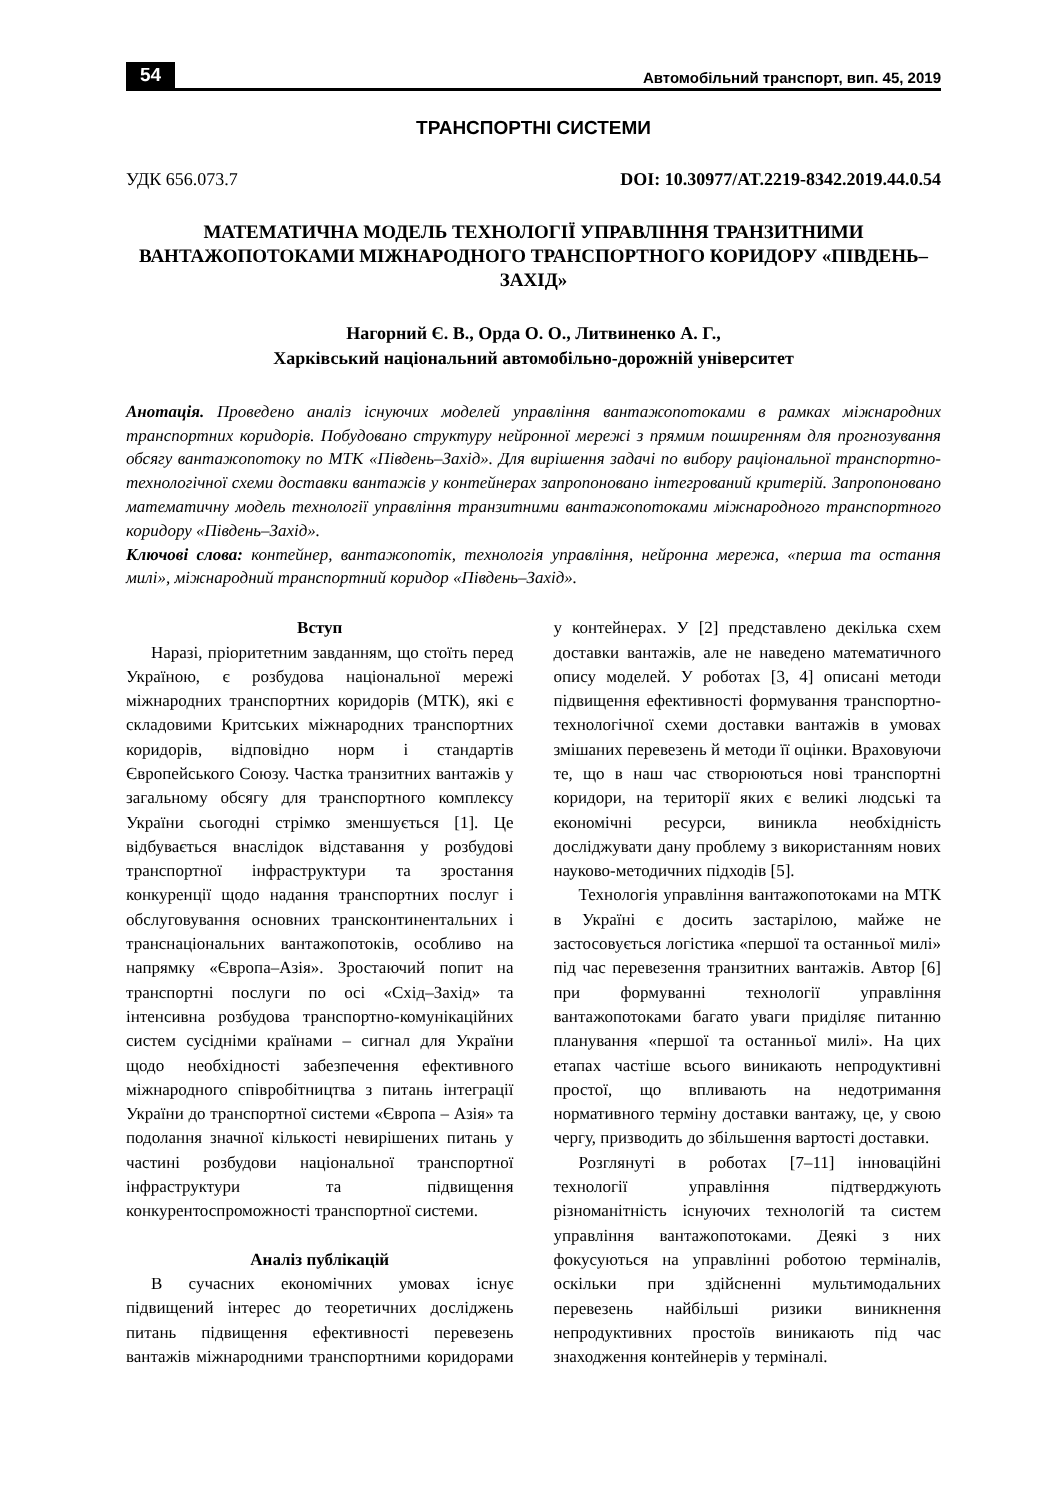54 Автомобільний транспорт, вип. 45, 2019
ТРАНСПОРТНІ СИСТЕМИ
УДК 656.073.7 DOI: 10.30977/AT.2219-8342.2019.44.0.54
МАТЕМАТИЧНА МОДЕЛЬ ТЕХНОЛОГІЇ УПРАВЛІННЯ ТРАНЗИТНИМИ ВАНТАЖОПОТОКАМИ МІЖНАРОДНОГО ТРАНСПОРТНОГО КОРИДОРУ «ПІВДЕНЬ–ЗАХІД»
Нагорний Є. В., Орда О. О., Литвиненко А. Г.,
Харківський національний автомобільно-дорожній університет
Анотація. Проведено аналіз існуючих моделей управління вантажопотоками в рамках міжнародних транспортних коридорів. Побудовано структуру нейронної мережі з прямим поширенням для прогнозування обсягу вантажопотоку по МТК «Південь–Захід». Для вирішення задачі по вибору раціональної транспортно-технологічної схеми доставки вантажів у контейнерах запропоновано інтегрований критерій. Запропоновано математичну модель технології управління транзитними вантажопотоками міжнародного транспортного коридору «Південь–Захід».
Ключові слова: контейнер, вантажопотік, технологія управління, нейронна мережа, «перша та остання милі», міжнародний транспортний коридор «Південь–Захід».
Вступ
Наразі, пріоритетним завданням, що стоїть перед Україною, є розбудова національної мережі міжнародних транспортних коридорів (МТК), які є складовими Критських міжнародних транспортних коридорів, відповідно норм і стандартів Європейського Союзу. Частка транзитних вантажів у загальному обсягу для транспортного комплексу України сьогодні стрімко зменшується [1]. Це відбувається внаслідок відставання у розбудові транспортної інфраструктури та зростання конкуренції щодо надання транспортних послуг і обслуговування основних трансконтинентальних і транснаціональних вантажопотоків, особливо на напрямку «Європа–Азія». Зростаючий попит на транспортні послуги по осі «Схід–Захід» та інтенсивна розбудова транспортно-комунікаційних систем сусідніми країнами – сигнал для України щодо необхідності забезпечення ефективного міжнародного співробітництва з питань інтеграції України до транспортної системи «Європа – Азія» та подолання значної кількості невирішених питань у частині розбудови національної транспортної інфраструктури та підвищення конкурентоспроможності транспортної системи.
Аналіз публікацій
В сучасних економічних умовах існує підвищений інтерес до теоретичних досліджень питань підвищення ефективності перевезень вантажів міжнародними транспортними коридорами у контейнерах. У [2] представлено декілька схем доставки вантажів, але не наведено математичного опису моделей. У роботах [3, 4] описані методи підвищення ефективності формування транспортно-технологічної схеми доставки вантажів в умовах змішаних перевезень й методи її оцінки. Враховуючи те, що в наш час створюються нові транспортні коридори, на території яких є великі людські та економічні ресурси, виникла необхідність досліджувати дану проблему з використанням нових науково-методичних підходів [5].
Технологія управління вантажопотоками на МТК в Україні є досить застарілою, майже не застосовується логістика «першої та останньої милі» під час перевезення транзитних вантажів. Автор [6] при формуванні технології управління вантажопотоками багато уваги приділяє питанню планування «першої та останньої милі». На цих етапах частіше всього виникають непродуктивні простої, що впливають на недотримання нормативного терміну доставки вантажу, це, у свою чергу, призводить до збільшення вартості доставки.
Розглянуті в роботах [7–11] інноваційні технології управління підтверджують різноманітність існуючих технологій та систем управління вантажопотоками. Деякі з них фокусуються на управлінні роботою терміналів, оскільки при здійсненні мультимодальних перевезень найбільші ризики виникнення непродуктивних простоїв виникають під час знаходження контейнерів у терміналі.